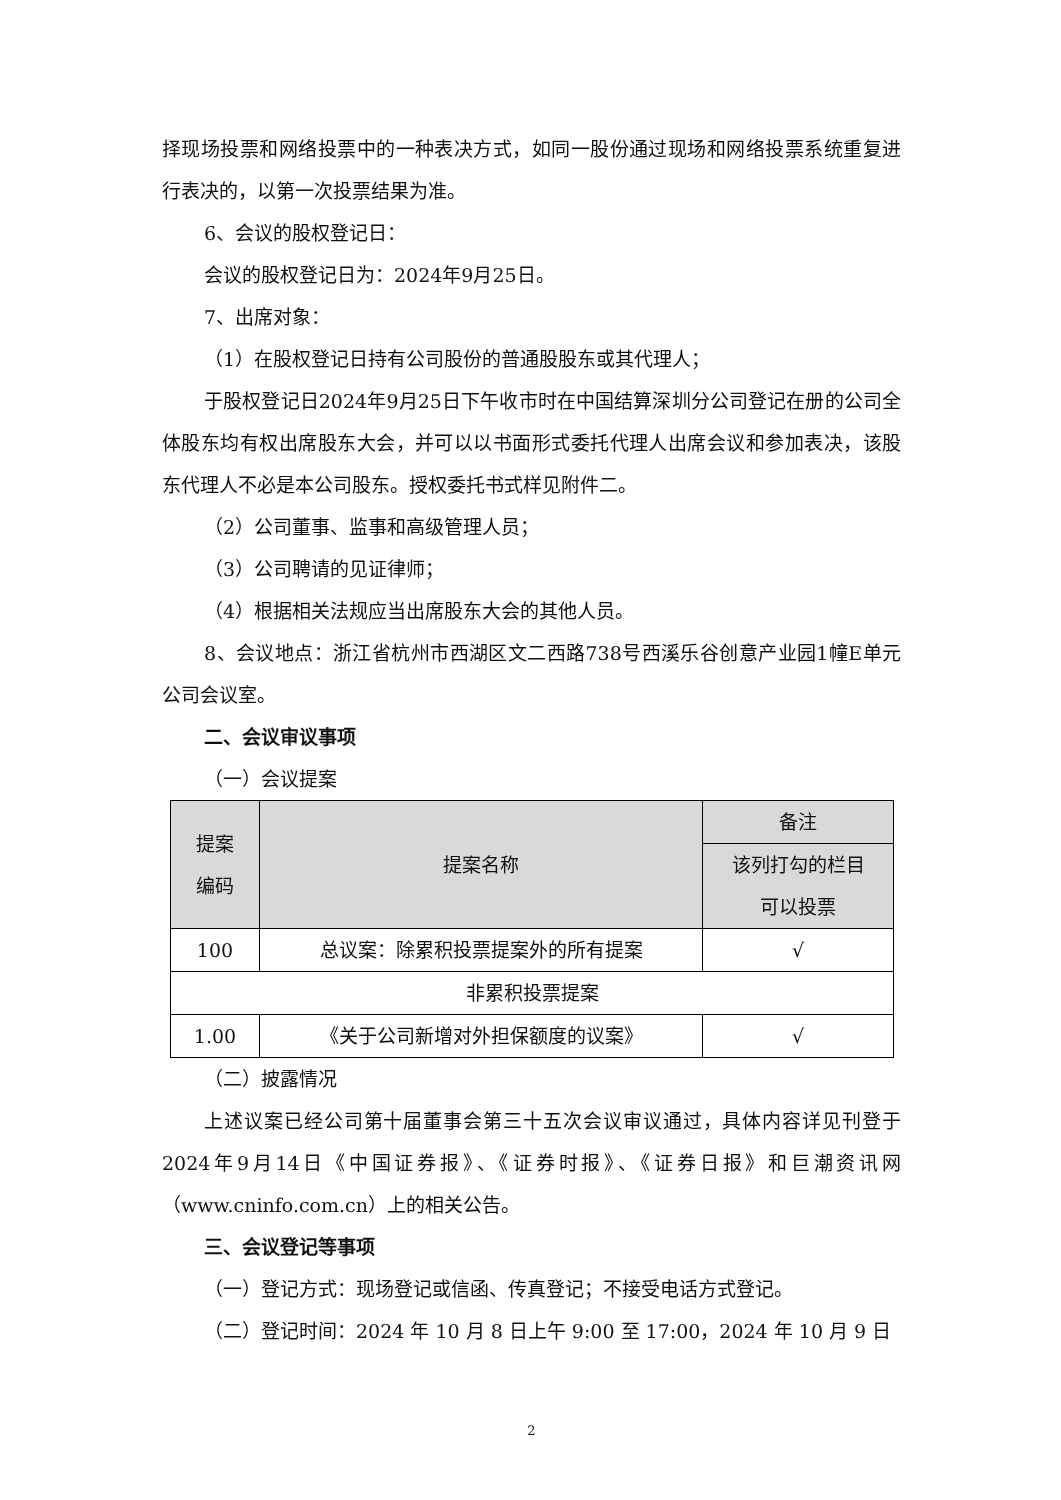择现场投票和网络投票中的一种表决方式，如同一股份通过现场和网络投票系统重复进行表决的，以第一次投票结果为准。
6、会议的股权登记日：
会议的股权登记日为：2024年9月25日。
7、出席对象：
（1）在股权登记日持有公司股份的普通股股东或其代理人；
于股权登记日2024年9月25日下午收市时在中国结算深圳分公司登记在册的公司全体股东均有权出席股东大会，并可以以书面形式委托代理人出席会议和参加表决，该股东代理人不必是本公司股东。授权委托书式样见附件二。
（2）公司董事、监事和高级管理人员；
（3）公司聘请的见证律师；
（4）根据相关法规应当出席股东大会的其他人员。
8、会议地点：浙江省杭州市西湖区文二西路738号西溪乐谷创意产业园1幢E单元公司会议室。
二、会议审议事项
（一）会议提案
| 提案 编码 | 提案名称 | 备注 |
| --- | --- | --- |
| | | 该列打勾的栏目 可以投票 |
| 100 | 总议案：除累积投票提案外的所有提案 | √ |
| 非累积投票提案 | | |
| 1.00 | 《关于公司新增对外担保额度的议案》 | √ |
（二）披露情况
上述议案已经公司第十届董事会第三十五次会议审议通过，具体内容详见刊登于2024年9月14日《中国证券报》、《证券时报》、《证券日报》和巨潮资讯网（www.cninfo.com.cn）上的相关公告。
三、会议登记等事项
（一）登记方式：现场登记或信函、传真登记；不接受电话方式登记。
（二）登记时间：2024 年 10 月 8 日上午 9:00 至 17:00，2024 年 10 月 9 日
2